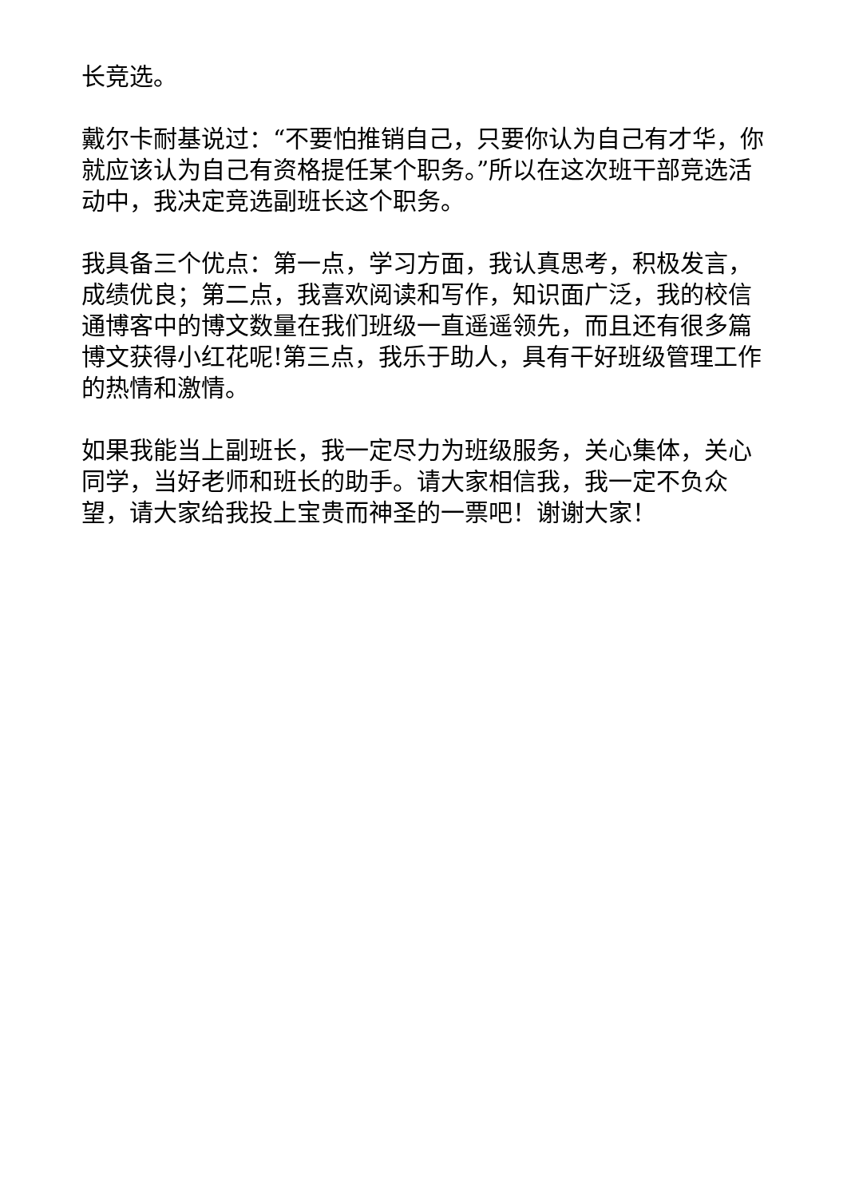长竞选。
戴尔卡耐基说过：“不要怕推销自己，只要你认为自己有才华，你就应该认为自己有资格提任某个职务。”所以在这次班干部竞选活动中，我决定竞选副班长这个职务。
我具备三个优点：第一点，学习方面，我认真思考，积极发言，成绩优良；第二点，我喜欢阅读和写作，知识面广泛，我的校信通博客中的博文数量在我们班级一直遥遥领先，而且还有很多篇博文获得小红花呢!第三点，我乐于助人，具有干好班级管理工作的热情和激情。
如果我能当上副班长，我一定尽力为班级服务，关心集体，关心同学，当好老师和班长的助手。请大家相信我，我一定不负众望，请大家给我投上宝贵而神圣的一票吧！谢谢大家！